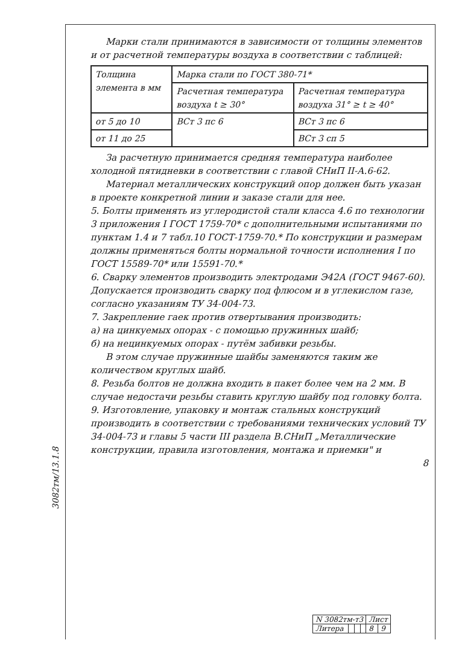3082тм/13.1.8
Марки стали принимаются в зависимости от толщины элементов и от расчетной температуры воздуха в соответствии с таблицей:
| Толщина элемента в мм | Марка стали по ГОСТ 380-71* | |
| --- | --- | --- |
| | Расчетная температура воздуха t ≥ 30° | Расчетная температура воздуха 31° ≥ t ≥ 40° |
| от 5 до 10 | ВСт 3 пс 6 | ВСт 3 пс 6 |
| от 11 до 25 | | ВСт 3 сп 5 |
За расчетную принимается средняя температура наиболее холодной пятидневки в соответствии с главой СНиП II-А.6-62.
Материал металлических конструкций опор должен быть указан в проекте конкретной линии и заказе стали для нее.
5. Болты применять из углеродистой стали класса 4.6 по технологии 3 приложения I ГОСТ 1759-70* с дополнительными испытаниями по пунктам 1.4 и 7 табл.10 ГОСТ-1759-70.* По конструкции и размерам должны применяться болты нормальной точности исполнения I по ГОСТ 15589-70* или 15591-70.*
6. Сварку элементов производить электродами Э42А (ГОСТ 9467-60). Допускается производить сварку под флюсом и в углекислом газе, согласно указаниям ТУ 34-004-73.
7. Закрепление гаек против отвертывания производить:
а) на цинкуемых опорах - с помощью пружинных шайб;
б) на нецинкуемых опорах - путём забивки резьбы.
В этом случае пружинные шайбы заменяются таким же количеством круглых шайб.
8. Резьба болтов не должна входить в пакет более чем на 2 мм. В случае недостачи резьбы ставить круглую шайбу под головку болта.
9. Изготовление, упаковку и монтаж стальных конструкций производить в соответствии с требованиями технических условий ТУ 34-004-73 и главы 5 части III раздела В.СНиП „Металлические конструкции, правила изготовления, монтажа и приемки" и
8
| N 3082тм-т3 | | | | Лист | |
| Литера | | | | 8 | 9 |